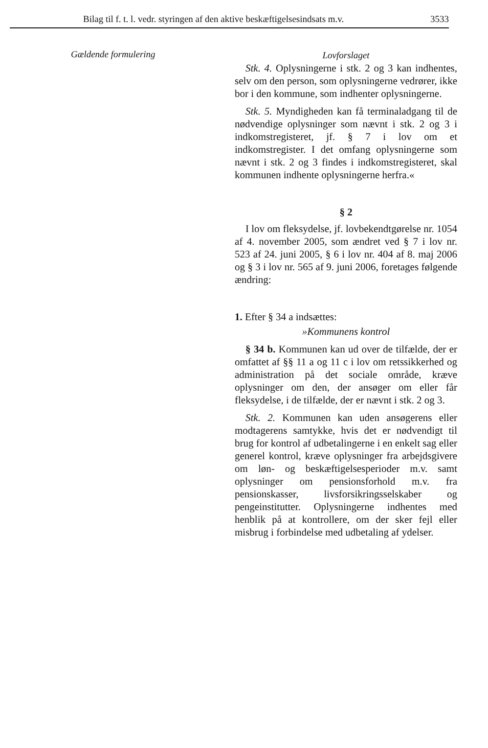Bilag til f. t. l. vedr. styringen af den aktive beskæftigelsesindsats m.v. 3533
Gældende formulering
Lovforslaget
Stk. 4. Oplysningerne i stk. 2 og 3 kan indhentes, selv om den person, som oplysningerne vedrører, ikke bor i den kommune, som indhenter oplysningerne.
Stk. 5. Myndigheden kan få terminaladgang til de nødvendige oplysninger som nævnt i stk. 2 og 3 i indkomstregisteret, jf. § 7 i lov om et indkomstregister. I det omfang oplysningerne som nævnt i stk. 2 og 3 findes i indkomstregisteret, skal kommunen indhente oplysningerne herfra.«
§ 2
I lov om fleksydelse, jf. lovbekendtgørelse nr. 1054 af 4. november 2005, som ændret ved § 7 i lov nr. 523 af 24. juni 2005, § 6 i lov nr. 404 af 8. maj 2006 og § 3 i lov nr. 565 af 9. juni 2006, foretages følgende ændring:
1. Efter § 34 a indsættes:
»Kommunens kontrol
§ 34 b. Kommunen kan ud over de tilfælde, der er omfattet af §§ 11 a og 11 c i lov om retssikkerhed og administration på det sociale område, kræve oplysninger om den, der ansøger om eller får fleksydelse, i de tilfælde, der er nævnt i stk. 2 og 3.
Stk. 2. Kommunen kan uden ansøgerens eller modtagerens samtykke, hvis det er nødvendigt til brug for kontrol af udbetalingerne i en enkelt sag eller generel kontrol, kræve oplysninger fra arbejdsgivere om løn- og beskæftigelsesperioder m.v. samt oplysninger om pensionsforhold m.v. fra pensionskasser, livsforsikringsselskaber og pengeinstitutter. Oplysningerne indhentes med henblik på at kontrollere, om der sker fejl eller misbrug i forbindelse med udbetaling af ydelser.